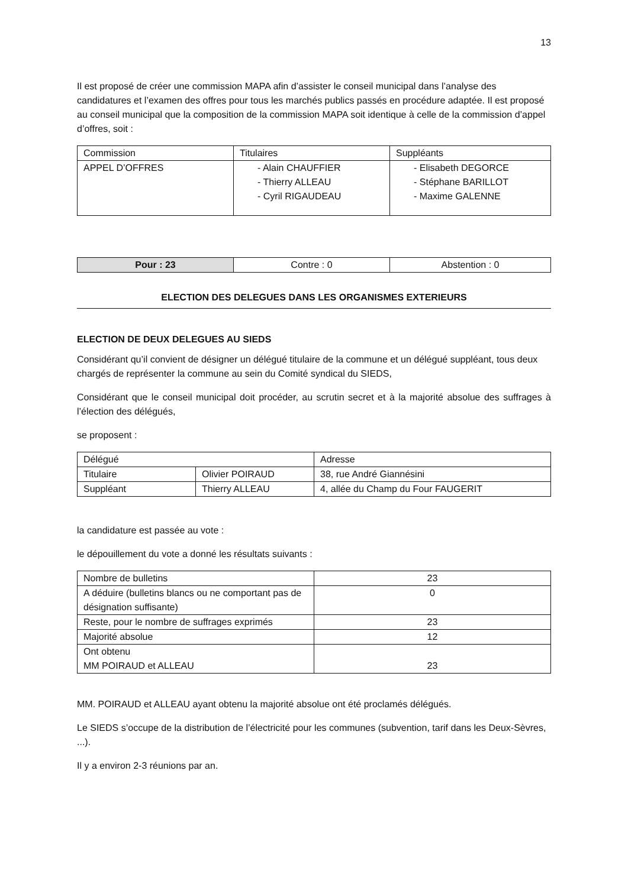13
Il est proposé de créer une commission MAPA afin d’assister le conseil municipal dans l’analyse des candidatures et l’examen des offres pour tous les marchés publics passés en procédure adaptée. Il est proposé au conseil municipal que la composition de la commission MAPA soit identique à celle de la commission d’appel d’offres, soit :
| Commission | Titulaires | Suppléants |
| APPEL D’OFFRES | - Alain CHAUFFIER - Thierry ALLEAU - Cyril RIGAUDEAU | - Elisabeth DEGORCE - Stéphane BARILLOT - Maxime GALENNE |
| Pour : 23 | Contre : 0 | Abstention : 0 |
ELECTION DES DELEGUES DANS LES ORGANISMES EXTERIEURS
ELECTION DE DEUX DELEGUES AU SIEDS
Considérant qu’il convient de désigner un délégué titulaire de la commune et un délégué suppléant, tous deux chargés de représenter la commune au sein du Comité syndical du SIEDS,
Considérant que le conseil municipal doit procéder, au scrutin secret et à la majorité absolue des suffrages à l’élection des délégués,
se proposent :
| Délégué | | Adresse |
| Titulaire | Olivier POIRAUD | 38, rue André Giannésini |
| Suppléant | Thierry ALLEAU | 4, allée du Champ du Four FAUGERIT |
la candidature est passée au vote :
le dépouillement du vote a donné les résultats suivants :
| Nombre de bulletins | 23 |
| A déduire (bulletins blancs ou ne comportant pas de désignation suffisante) | 0 |
| Reste, pour le nombre de suffrages exprimés | 23 |
| Majorité absolue | 12 |
| Ont obtenu MM POIRAUD et ALLEAU | 23 |
MM. POIRAUD et ALLEAU ayant obtenu la majorité absolue ont été proclamés délégués.
Le SIEDS s’occupe de la distribution de l’électricité pour les communes (subvention, tarif dans les Deux-Sèvres, ...).
Il y a environ 2-3 réunions par an.